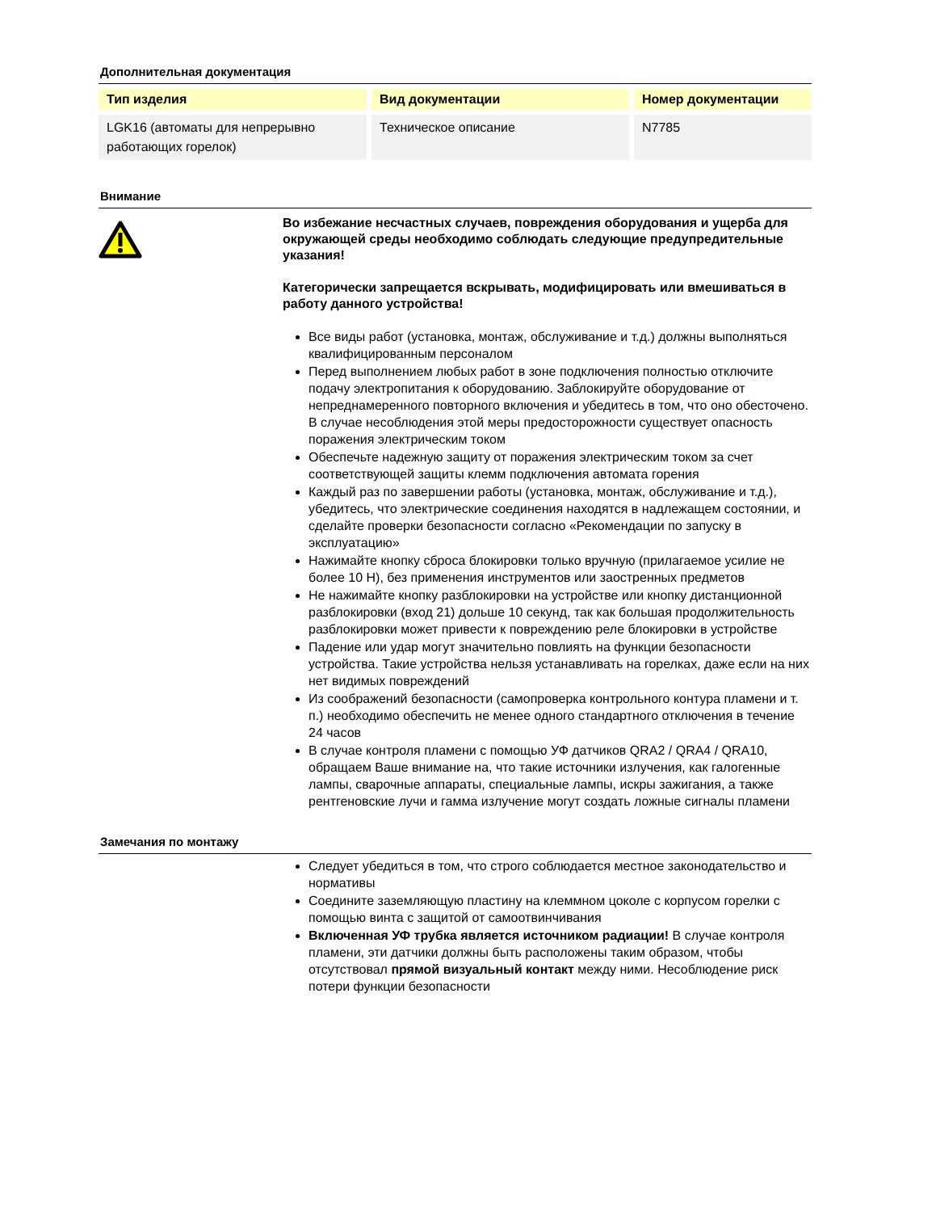Дополнительная документация
| Тип изделия | Вид документации | Номер документации |
| --- | --- | --- |
| LGK16 (автоматы для непрерывно работающих горелок) | Техническое описание | N7785 |
Внимание
Во избежание несчастных случаев, повреждения оборудования и ущерба для окружающей среды необходимо соблюдать следующие предупредительные указания!
Категорически запрещается вскрывать, модифицировать или вмешиваться в работу данного устройства!
Все виды работ (установка, монтаж, обслуживание и т.д.) должны выполняться квалифицированным персоналом
Перед выполнением любых работ в зоне подключения полностью отключите подачу электропитания к оборудованию. Заблокируйте оборудование от непреднамеренного повторного включения и убедитесь в том, что оно обесточено. В случае несоблюдения этой меры предосторожности существует опасность поражения электрическим током
Обеспечьте надежную защиту от поражения электрическим током за счет соответствующей защиты клемм подключения автомата горения
Каждый раз по завершении работы (установка, монтаж, обслуживание и т.д.), убедитесь, что электрические соединения находятся в надлежащем состоянии, и сделайте проверки безопасности согласно «Рекомендации по запуску в эксплуатацию»
Нажимайте кнопку сброса блокировки только вручную (прилагаемое усилие не более 10 Н), без применения инструментов или заостренных предметов
Не нажимайте кнопку разблокировки на устройстве или кнопку дистанционной разблокировки (вход 21) дольше 10 секунд, так как большая продолжительность разблокировки может привести к повреждению реле блокировки в устройстве
Падение или удар могут значительно повлиять на функции безопасности устройства. Такие устройства нельзя устанавливать на горелках, даже если на них нет видимых повреждений
Из соображений безопасности (самопроверка контрольного контура пламени и т. п.) необходимо обеспечить не менее одного стандартного отключения в течение 24 часов
В случае контроля пламени с помощью УФ датчиков QRA2 / QRA4 / QRA10, обращаем Ваше внимание на, что такие источники излучения, как галогенные лампы, сварочные аппараты, специальные лампы, искры зажигания, а также рентгеновские лучи и гамма излучение могут создать ложные сигналы пламени
Замечания по монтажу
Следует убедиться в том, что строго соблюдается местное законодательство и нормативы
Соедините заземляющую пластину на клеммном цоколе с корпусом горелки с помощью винта с защитой от самоотвинчивания
Включенная УФ трубка является источником радиации! В случае контроля пламени, эти датчики должны быть расположены таким образом, чтобы отсутствовал прямой визуальный контакт между ними. Несоблюдение риск потери функции безопасности